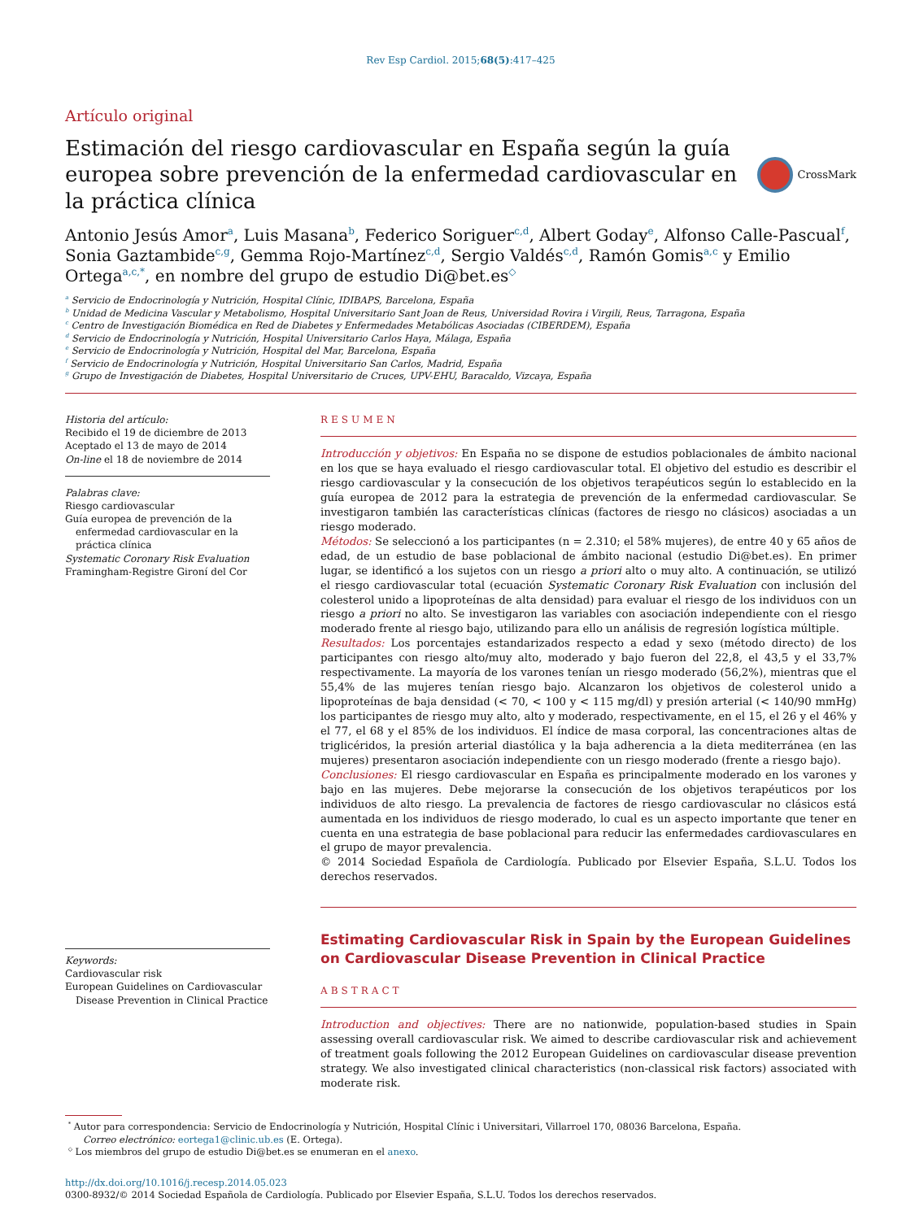Rev Esp Cardiol. 2015;68(5):417–425
Artículo original
Estimación del riesgo cardiovascular en España según la guía europea sobre prevención de la enfermedad cardiovascular en la práctica clínica
CrossMark
Antonio Jesús Amor<sup>a</sup>, Luis Masana<sup>b</sup>, Federico Soriguer<sup>c,d</sup>, Albert Goday<sup>e</sup>, Alfonso Calle-Pascual<sup>f</sup>, Sonia Gaztambide<sup>c,g</sup>, Gemma Rojo-Martínez<sup>c,d</sup>, Sergio Valdés<sup>c,d</sup>, Ramón Gomis<sup>a,c</sup> y Emilio Ortega<sup>a,c,*</sup>, en nombre del grupo de estudio Di@bet.es<sup>◇</sup>
<sup>a</sup> Servicio de Endocrinología y Nutrición, Hospital Clínic, IDIBAPS, Barcelona, España
<sup>b</sup> Unidad de Medicina Vascular y Metabolismo, Hospital Universitario Sant Joan de Reus, Universidad Rovira i Virgili, Reus, Tarragona, España
<sup>c</sup> Centro de Investigación Biomédica en Red de Diabetes y Enfermedades Metabólicas Asociadas (CIBERDEM), España
<sup>d</sup> Servicio de Endocrinología y Nutrición, Hospital Universitario Carlos Haya, Málaga, España
<sup>e</sup> Servicio de Endocrinología y Nutrición, Hospital del Mar, Barcelona, España
<sup>f</sup> Servicio de Endocrinología y Nutrición, Hospital Universitario San Carlos, Madrid, España
<sup>g</sup> Grupo de Investigación de Diabetes, Hospital Universitario de Cruces, UPV-EHU, Baracaldo, Vizcaya, España
Historia del artículo:
Recibido el 19 de diciembre de 2013
Aceptado el 13 de mayo de 2014
On-line el 18 de noviembre de 2014
Palabras clave:
Riesgo cardiovascular
Guía europea de prevención de la
enfermedad cardiovascular en la práctica clínica
Systematic Coronary Risk Evaluation
Framingham-Registre Gironí del Cor
Keywords:
Cardiovascular risk
European Guidelines on Cardiovascular
Disease Prevention in Clinical Practice
RESUMEN
Introducción y objetivos: En España no se dispone de estudios poblacionales de ámbito nacional en los que se haya evaluado el riesgo cardiovascular total. El objetivo del estudio es describir el riesgo cardiovascular y la consecución de los objetivos terapéuticos según lo establecido en la guía europea de 2012 para la estrategia de prevención de la enfermedad cardiovascular. Se investigaron también las características clínicas (factores de riesgo no clásicos) asociadas a un riesgo moderado.
Métodos: Se seleccionó a los participantes (n = 2.310; el 58% mujeres), de entre 40 y 65 años de edad, de un estudio de base poblacional de ámbito nacional (estudio Di@bet.es). En primer lugar, se identificó a los sujetos con un riesgo a priori alto o muy alto. A continuación, se utilizó el riesgo cardiovascular total (ecuación Systematic Coronary Risk Evaluation con inclusión del colesterol unido a lipoproteínas de alta densidad) para evaluar el riesgo de los individuos con un riesgo a priori no alto. Se investigaron las variables con asociación independiente con el riesgo moderado frente al riesgo bajo, utilizando para ello un análisis de regresión logística múltiple.
Resultados: Los porcentajes estandarizados respecto a edad y sexo (método directo) de los participantes con riesgo alto/muy alto, moderado y bajo fueron del 22,8, el 43,5 y el 33,7% respectivamente. La mayoría de los varones tenían un riesgo moderado (56,2%), mientras que el 55,4% de las mujeres tenían riesgo bajo. Alcanzaron los objetivos de colesterol unido a lipoproteínas de baja densidad (< 70, < 100 y < 115 mg/dl) y presión arterial (< 140/90 mmHg) los participantes de riesgo muy alto, alto y moderado, respectivamente, en el 15, el 26 y el 46% y el 77, el 68 y el 85% de los individuos. El índice de masa corporal, las concentraciones altas de triglicéridos, la presión arterial diastólica y la baja adherencia a la dieta mediterránea (en las mujeres) presentaron asociación independiente con un riesgo moderado (frente a riesgo bajo).
Conclusiones: El riesgo cardiovascular en España es principalmente moderado en los varones y bajo en las mujeres. Debe mejorarse la consecución de los objetivos terapéuticos por los individuos de alto riesgo. La prevalencia de factores de riesgo cardiovascular no clásicos está aumentada en los individuos de riesgo moderado, lo cual es un aspecto importante que tener en cuenta en una estrategia de base poblacional para reducir las enfermedades cardiovasculares en el grupo de mayor prevalencia.
© 2014 Sociedad Española de Cardiología. Publicado por Elsevier España, S.L.U. Todos los derechos reservados.
Estimating Cardiovascular Risk in Spain by the European Guidelines on Cardiovascular Disease Prevention in Clinical Practice
ABSTRACT
Introduction and objectives: There are no nationwide, population-based studies in Spain assessing overall cardiovascular risk. We aimed to describe cardiovascular risk and achievement of treatment goals following the 2012 European Guidelines on cardiovascular disease prevention strategy. We also investigated clinical characteristics (non-classical risk factors) associated with moderate risk.
<sup>*</sup> Autor para correspondencia: Servicio de Endocrinología y Nutrición, Hospital Clínic i Universitari, Villarroel 170, 08036 Barcelona, España.
Correo electrónico: eortega1@clinic.ub.es (E. Ortega).
<sup>◇</sup> Los miembros del grupo de estudio Di@bet.es se enumeran en el anexo.
http://dx.doi.org/10.1016/j.recesp.2014.05.023
0300-8932/© 2014 Sociedad Española de Cardiología. Publicado por Elsevier España, S.L.U. Todos los derechos reservados.